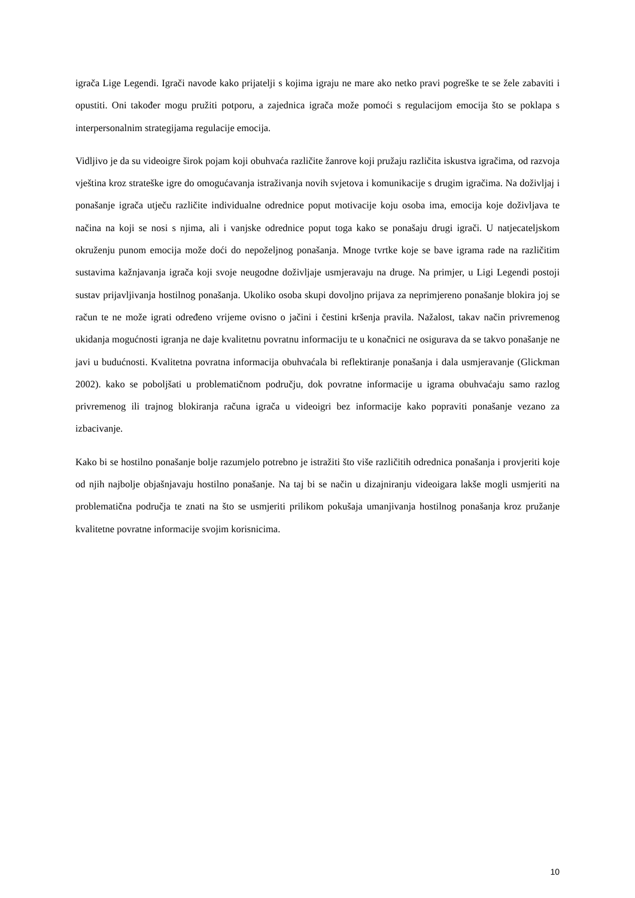igrača Lige Legendi. Igrači navode kako prijatelji s kojima igraju ne mare ako netko pravi pogreške te se žele zabaviti i opustiti. Oni također mogu pružiti potporu, a zajednica igrača može pomoći s regulacijom emocija što se poklapa s interpersonalnim strategijama regulacije emocija.
Vidljivo je da su videoigre širok pojam koji obuhvaća različite žanrove koji pružaju različita iskustva igračima, od razvoja vještina kroz strateške igre do omogućavanja istraživanja novih svjetova i komunikacije s drugim igračima. Na doživljaj i ponašanje igrača utječu različite individualne odrednice poput motivacije koju osoba ima, emocija koje doživljava te načina na koji se nosi s njima, ali i vanjske odrednice poput toga kako se ponašaju drugi igrači. U natjecateljskom okruženju punom emocija može doći do nepoželjnog ponašanja. Mnoge tvrtke koje se bave igrama rade na različitim sustavima kažnjavanja igrača koji svoje neugodne doživljaje usmjeravaju na druge. Na primjer, u Ligi Legendi postoji sustav prijavljivanja hostilnog ponašanja. Ukoliko osoba skupi dovoljno prijava za neprimjereno ponašanje blokira joj se račun te ne može igrati određeno vrijeme ovisno o jačini i čestini kršenja pravila. Nažalost, takav način privremenog ukidanja mogućnosti igranja ne daje kvalitetnu povratnu informaciju te u konačnici ne osigurava da se takvo ponašanje ne javi u budućnosti. Kvalitetna povratna informacija obuhvaćala bi reflektiranje ponašanja i dala usmjeravanje (Glickman 2002). kako se poboljšati u problematičnom području, dok povratne informacije u igrama obuhvaćaju samo razlog privremenog ili trajnog blokiranja računa igrača u videoigri bez informacije kako popraviti ponašanje vezano za izbacivanje.
Kako bi se hostilno ponašanje bolje razumjelo potrebno je istražiti što više različitih odrednica ponašanja i provjeriti koje od njih najbolje objašnjavaju hostilno ponašanje. Na taj bi se način u dizajniranju videoigara lakše mogli usmjeriti na problematična područja te znati na što se usmjeriti prilikom pokušaja umanjivanja hostilnog ponašanja kroz pružanje kvalitetne povratne informacije svojim korisnicima.
10